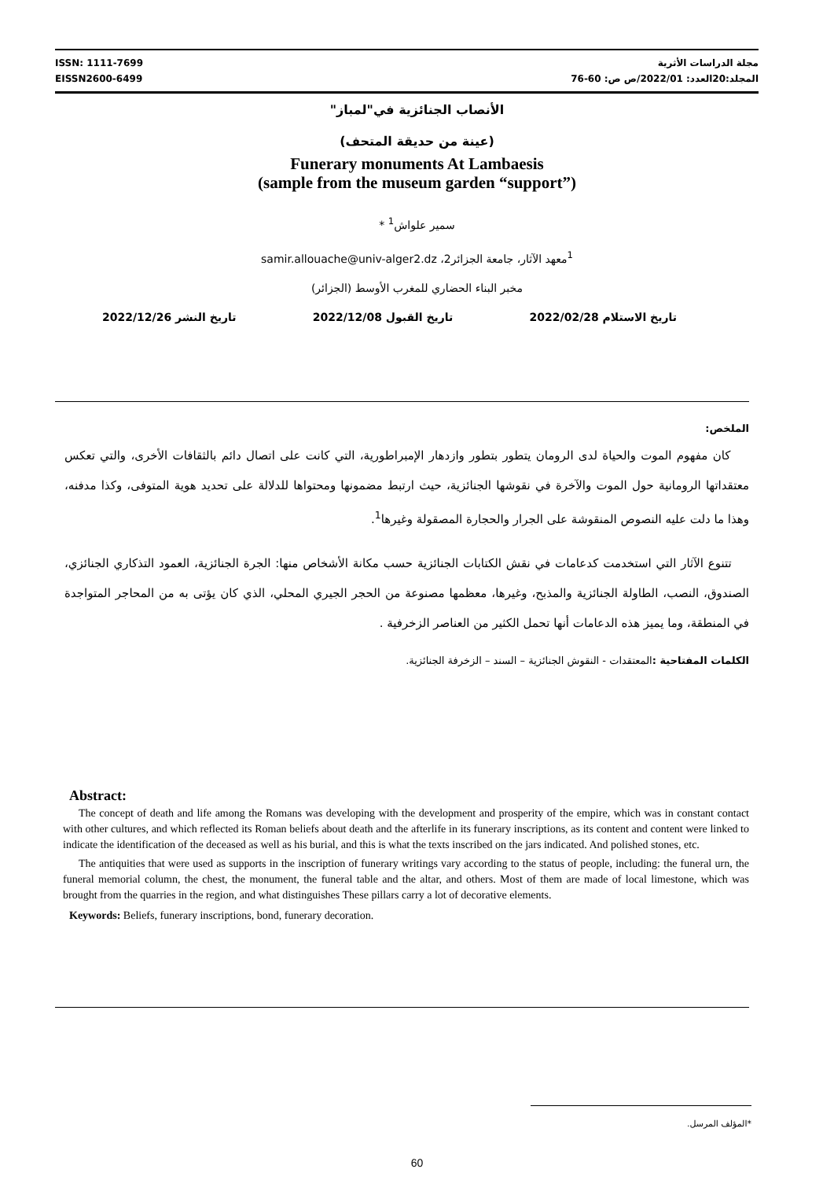ISSN: 1111-7699
EISSN2600-6499
مجلة الدراسات الأثرية
المجلد:20العدد: 2022/01/ص ص: 60-76
الأنصاب الجنائزية في"لمباز"
(عينة من حديقة المتحف)
Funerary monuments At Lambaesis
(sample from the museum garden “support”)
سمير علواش<sup>1</sup> *
<sup>1</sup> معهد الآثار، جامعة الجزائر2، samir.allouache@univ-alger2.dz
مخبر البناء الحضاري للمغرب الأوسط (الجزائر)
تاريخ الاستلام 2022/02/28 تاريخ القبول 2022/12/08 تاريخ النشر 2022/12/26
الملخص:
كان مفهوم الموت والحياة لدى الرومان يتطور بتطور وازدهار الإمبراطورية، التي كانت على اتصال دائم بالثقافات الأخرى، والتي تعكس معتقداتها الرومانية حول الموت والآخرة في نقوشها الجنائزية، حيث ارتبط مضمونها ومحتواها للدلالة على تحديد هوية المتوفى، وكذا مدفنه، وهذا ما دلت عليه النصوص المنقوشة على الجرار والحجارة المصقولة وغيرها<sup>1</sup>.
تتنوع الآثار التي استخدمت كدعامات في نقش الكتابات الجنائزية حسب مكانة الأشخاص منها: الجرة الجنائزية، العمود التذكاري الجنائزي، الصندوق، النصب، الطاولة الجنائزية والمذبح، وغيرها، معظمها مصنوعة من الحجر الجيري المحلي، الذي كان يؤتى به من المحاجر المتواجدة في المنطقة، وما يميز هذه الدعامات أنها تحمل الكثير من العناصر الزخرفية .
الكلمات المفتاحية : المعتقدات - النقوش الجنائزية – السند – الزخرفة الجنائزية.
Abstract:
The concept of death and life among the Romans was developing with the development and prosperity of the empire, which was in constant contact with other cultures, and which reflected its Roman beliefs about death and the afterlife in its funerary inscriptions, as its content and content were linked to indicate the identification of the deceased as well as his burial, and this is what the texts inscribed on the jars indicated. And polished stones, etc.
The antiquities that were used as supports in the inscription of funerary writings vary according to the status of people, including: the funeral urn, the funeral memorial column, the chest, the monument, the funeral table and the altar, and others. Most of them are made of local limestone, which was brought from the quarries in the region, and what distinguishes These pillars carry a lot of decorative elements.
Keywords: Beliefs, funerary inscriptions, bond, funerary decoration.
*المؤلف المرسل.
60